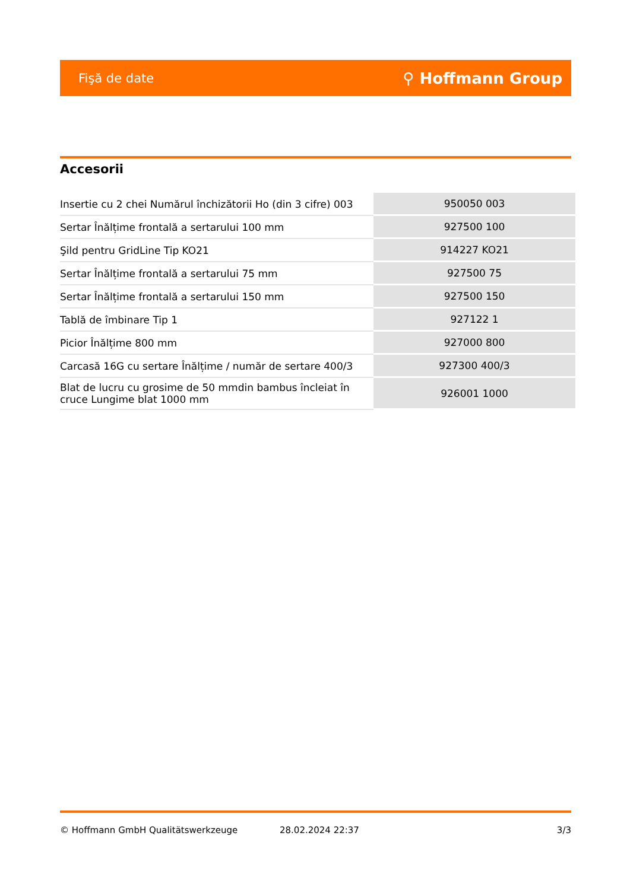Fişă de date ⚲ Hoffmann Group
Accesorii
| Insertie cu 2 chei Numărul închizătorii Ho (din 3 cifre) 003 | 950050 003 |
| Sertar Înălțime frontală a sertarului 100 mm | 927500 100 |
| Şild pentru GridLine Tip KO21 | 914227 KO21 |
| Sertar Înălțime frontală a sertarului 75 mm | 927500 75 |
| Sertar Înălțime frontală a sertarului 150 mm | 927500 150 |
| Tablă de îmbinare Tip 1 | 927122 1 |
| Picior Înălțime 800 mm | 927000 800 |
| Carcasă 16G cu sertare Înălțime / număr de sertare 400/3 | 927300 400/3 |
| Blat de lucru cu grosime de 50 mmdin bambus încleiat în cruce Lungime blat 1000 mm | 926001 1000 |
© Hoffmann GmbH Qualitätswerkzeuge 28.02.2024 22:37 3/3